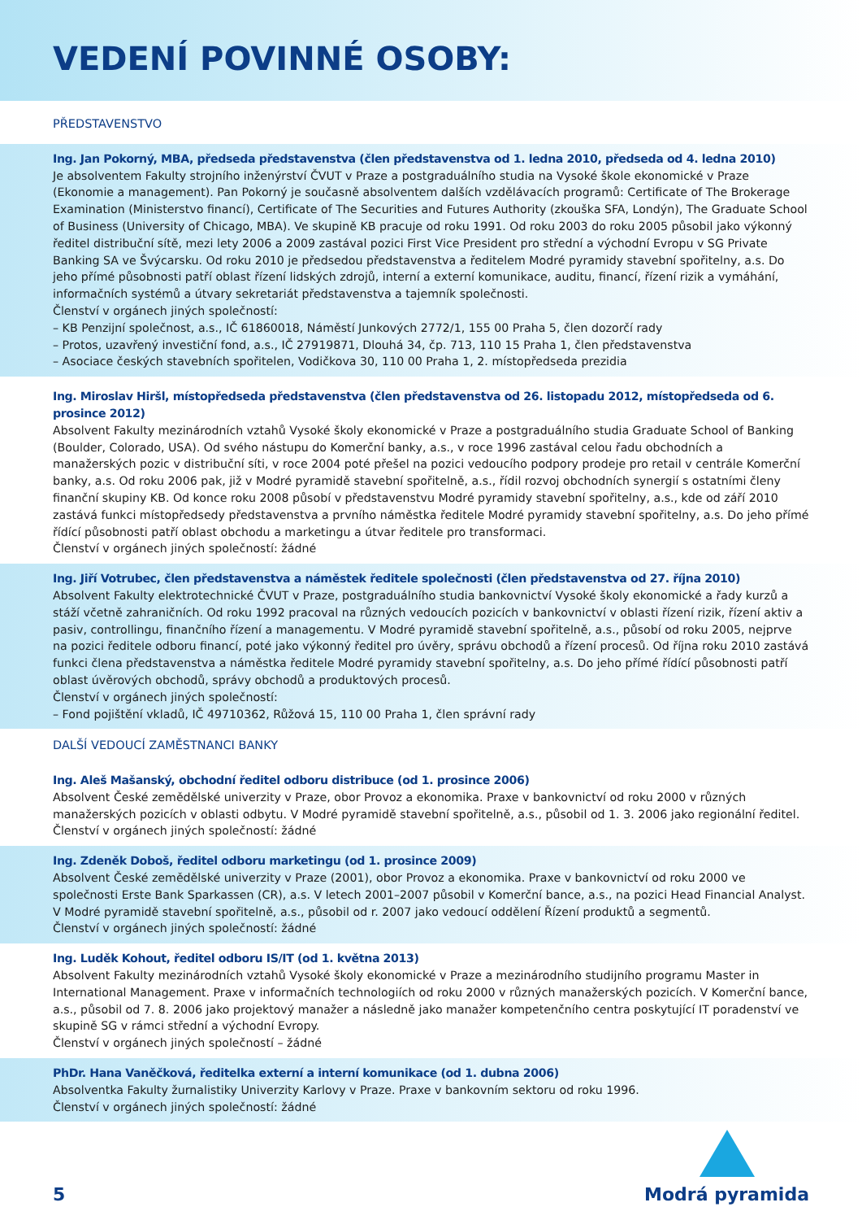VEDENÍ POVINNÉ OSOBY:
PŘEDSTAVENSTVO
Ing. Jan Pokorný, MBA, předseda představenstva (člen představenstva od 1. ledna 2010, předseda od 4. ledna 2010)
Je absolventem Fakulty strojního inženýrství ČVUT v Praze a postgraduálního studia na Vysoké škole ekonomické v Praze (Ekonomie a management). Pan Pokorný je současně absolventem dalších vzdělávacích programů: Certificate of The Brokerage Examination (Ministerstvo financí), Certificate of The Securities and Futures Authority (zkouška SFA, Londýn), The Graduate School of Business (University of Chicago, MBA). Ve skupině KB pracuje od roku 1991. Od roku 2003 do roku 2005 působil jako výkonný ředitel distribuční sítě, mezi lety 2006 a 2009 zastával pozici First Vice President pro střední a východní Evropu v SG Private Banking SA ve Švýcarsku. Od roku 2010 je předsedou představenstva a ředitelem Modré pyramidy stavební spořitelny, a.s. Do jeho přímé působnosti patří oblast řízení lidských zdrojů, interní a externí komunikace, auditu, financí, řízení rizik a vymáhání, informačních systémů a útvary sekretariát představenstva a tajemník společnosti.
Členství v orgánech jiných společností:
– KB Penzijní společnost, a.s., IČ 61860018, Náměstí Junkových 2772/1, 155 00 Praha 5, člen dozorčí rady
– Protos, uzavřený investiční fond, a.s., IČ 27919871, Dlouhá 34, čp. 713, 110 15 Praha 1, člen představenstva
– Asociace českých stavebních spořitelen, Vodičkova 30, 110 00 Praha 1, 2. místopředseda prezidia
Ing. Miroslav Hiršl, místopředseda představenstva (člen představenstva od 26. listopadu 2012, místopředseda od 6. prosince 2012)
Absolvent Fakulty mezinárodních vztahů Vysoké školy ekonomické v Praze a postgraduálního studia Graduate School of Banking (Boulder, Colorado, USA). Od svého nástupu do Komerční banky, a.s., v roce 1996 zastával celou řadu obchodních a manažerských pozic v distribuční síti, v roce 2004 poté přešel na pozici vedoucího podpory prodeje pro retail v centrále Komerční banky, a.s. Od roku 2006 pak, již v Modré pyramidě stavební spořitelně, a.s., řídil rozvoj obchodních synergií s ostatními členy finanční skupiny KB. Od konce roku 2008 působí v představenstvu Modré pyramidy stavební spořitelny, a.s., kde od září 2010 zastává funkci místopředsedy představenstva a prvního náměstka ředitele Modré pyramidy stavební spořitelny, a.s. Do jeho přímé řídící působnosti patří oblast obchodu a marketingu a útvar ředitele pro transformaci.
Členství v orgánech jiných společností: žádné
Ing. Jiří Votrubec, člen představenstva a náměstek ředitele společnosti (člen představenstva od 27. října 2010)
Absolvent Fakulty elektrotechnické ČVUT v Praze, postgraduálního studia bankovnictví Vysoké školy ekonomické a řady kurzů a stáží včetně zahraničních. Od roku 1992 pracoval na různých vedoucích pozicích v bankovnictví v oblasti řízení rizik, řízení aktiv a pasiv, controllingu, finančního řízení a managementu. V Modré pyramidě stavební spořitelně, a.s., působí od roku 2005, nejprve na pozici ředitele odboru financí, poté jako výkonný ředitel pro úvěry, správu obchodů a řízení procesů. Od října roku 2010 zastává funkci člena představenstva a náměstka ředitele Modré pyramidy stavební spořitelny, a.s. Do jeho přímé řídící působnosti patří oblast úvěrových obchodů, správy obchodů a produktových procesů.
Členství v orgánech jiných společností:
– Fond pojištění vkladů, IČ 49710362, Růžová 15, 110 00 Praha 1, člen správní rady
DALŠÍ VEDOUCÍ ZAMĚSTNANCI BANKY
Ing. Aleš Mašanský, obchodní ředitel odboru distribuce (od 1. prosince 2006)
Absolvent České zemědělské univerzity v Praze, obor Provoz a ekonomika. Praxe v bankovnictví od roku 2000 v různých manažerských pozicích v oblasti odbytu. V Modré pyramidě stavební spořitelně, a.s., působil od 1. 3. 2006 jako regionální ředitel.
Členství v orgánech jiných společností: žádné
Ing. Zdeněk Doboš, ředitel odboru marketingu (od 1. prosince 2009)
Absolvent České zemědělské univerzity v Praze (2001), obor Provoz a ekonomika. Praxe v bankovnictví od roku 2000 ve společnosti Erste Bank Sparkassen (CR), a.s. V letech 2001–2007 působil v Komerční bance, a.s., na pozici Head Financial Analyst. V Modré pyramidě stavební spořitelně, a.s., působil od r. 2007 jako vedoucí oddělení Řízení produktů a segmentů.
Členství v orgánech jiných společností: žádné
Ing. Luděk Kohout, ředitel odboru IS/IT (od 1. května 2013)
Absolvent Fakulty mezinárodních vztahů Vysoké školy ekonomické v Praze a mezinárodního studijního programu Master in International Management. Praxe v informačních technologiích od roku 2000 v různých manažerských pozicích. V Komerční bance, a.s., působil od 7. 8. 2006 jako projektový manažer a následně jako manažer kompetenčního centra poskytující IT poradenství ve skupině SG v rámci střední a východní Evropy.
Členství v orgánech jiných společností – žádné
PhDr. Hana Vaněčková, ředitelka externí a interní komunikace (od 1. dubna 2006)
Absolventka Fakulty žurnalistiky Univerzity Karlovy v Praze. Praxe v bankovním sektoru od roku 1996.
Členství v orgánech jiných společností: žádné
5
Modrá pyramida